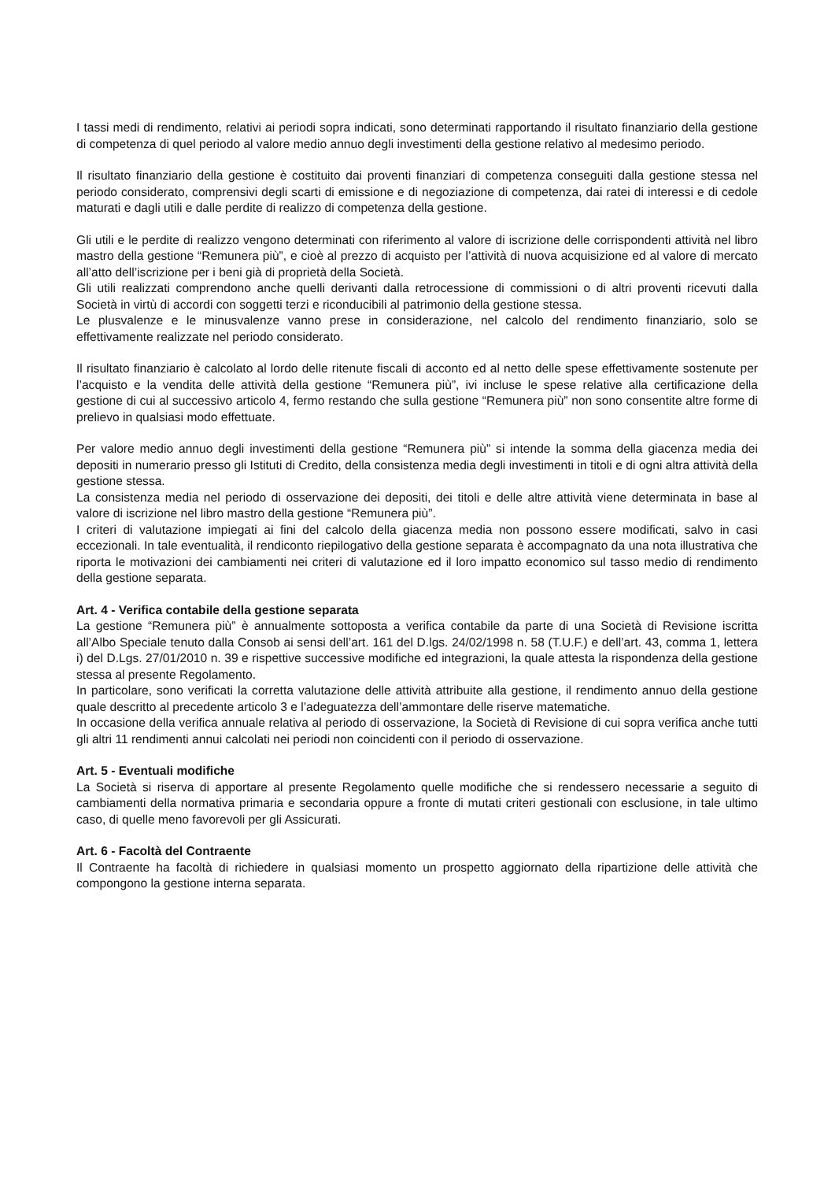I tassi medi di rendimento, relativi ai periodi sopra indicati, sono determinati rapportando il risultato finanziario della gestione di competenza di quel periodo al valore medio annuo degli investimenti della gestione relativo al medesimo periodo.
Il risultato finanziario della gestione è costituito dai proventi finanziari di competenza conseguiti dalla gestione stessa nel periodo considerato, comprensivi degli scarti di emissione e di negoziazione di competenza, dai ratei di interessi e di cedole maturati e dagli utili e dalle perdite di realizzo di competenza della gestione.
Gli utili e le perdite di realizzo vengono determinati con riferimento al valore di iscrizione delle corrispondenti attività nel libro mastro della gestione “Remunera più”, e cioè al prezzo di acquisto per l’attività di nuova acquisizione ed al valore di mercato all’atto dell’iscrizione per i beni già di proprietà della Società.
Gli utili realizzati comprendono anche quelli derivanti dalla retrocessione di commissioni o di altri proventi ricevuti dalla Società in virtù di accordi con soggetti terzi e riconducibili al patrimonio della gestione stessa.
Le plusvalenze e le minusvalenze vanno prese in considerazione, nel calcolo del rendimento finanziario, solo se effettivamente realizzate nel periodo considerato.
Il risultato finanziario è calcolato al lordo delle ritenute fiscali di acconto ed al netto delle spese effettivamente sostenute per l’acquisto e la vendita delle attività della gestione “Remunera più”, ivi incluse le spese relative alla certificazione della gestione di cui al successivo articolo 4, fermo restando che sulla gestione “Remunera più” non sono consentite altre forme di prelievo in qualsiasi modo effettuate.
Per valore medio annuo degli investimenti della gestione “Remunera più” si intende la somma della giacenza media dei depositi in numerario presso gli Istituti di Credito, della consistenza media degli investimenti in titoli e di ogni altra attività della gestione stessa.
La consistenza media nel periodo di osservazione dei depositi, dei titoli e delle altre attività viene determinata in base al valore di iscrizione nel libro mastro della gestione “Remunera più”.
I criteri di valutazione impiegati ai fini del calcolo della giacenza media non possono essere modificati, salvo in casi eccezionali. In tale eventualità, il rendiconto riepilogativo della gestione separata è accompagnato da una nota illustrativa che riporta le motivazioni dei cambiamenti nei criteri di valutazione ed il loro impatto economico sul tasso medio di rendimento della gestione separata.
Art. 4 - Verifica contabile della gestione separata
La gestione “Remunera più” è annualmente sottoposta a verifica contabile da parte di una Società di Revisione iscritta all’Albo Speciale tenuto dalla Consob ai sensi dell’art. 161 del D.lgs. 24/02/1998 n. 58 (T.U.F.) e dell’art. 43, comma 1, lettera i) del D.Lgs. 27/01/2010 n. 39 e rispettive successive modifiche ed integrazioni, la quale attesta la rispondenza della gestione stessa al presente Regolamento.
In particolare, sono verificati la corretta valutazione delle attività attribuite alla gestione, il rendimento annuo della gestione quale descritto al precedente articolo 3 e l’adeguatezza dell’ammontare delle riserve matematiche.
In occasione della verifica annuale relativa al periodo di osservazione, la Società di Revisione di cui sopra verifica anche tutti gli altri 11 rendimenti annui calcolati nei periodi non coincidenti con il periodo di osservazione.
Art. 5 - Eventuali modifiche
La Società si riserva di apportare al presente Regolamento quelle modifiche che si rendessero necessarie a seguito di cambiamenti della normativa primaria e secondaria oppure a fronte di mutati criteri gestionali con esclusione, in tale ultimo caso, di quelle meno favorevoli per gli Assicurati.
Art. 6 - Facoltà del Contraente
Il Contraente ha facoltà di richiedere in qualsiasi momento un prospetto aggiornato della ripartizione delle attività che compongono la gestione interna separata.